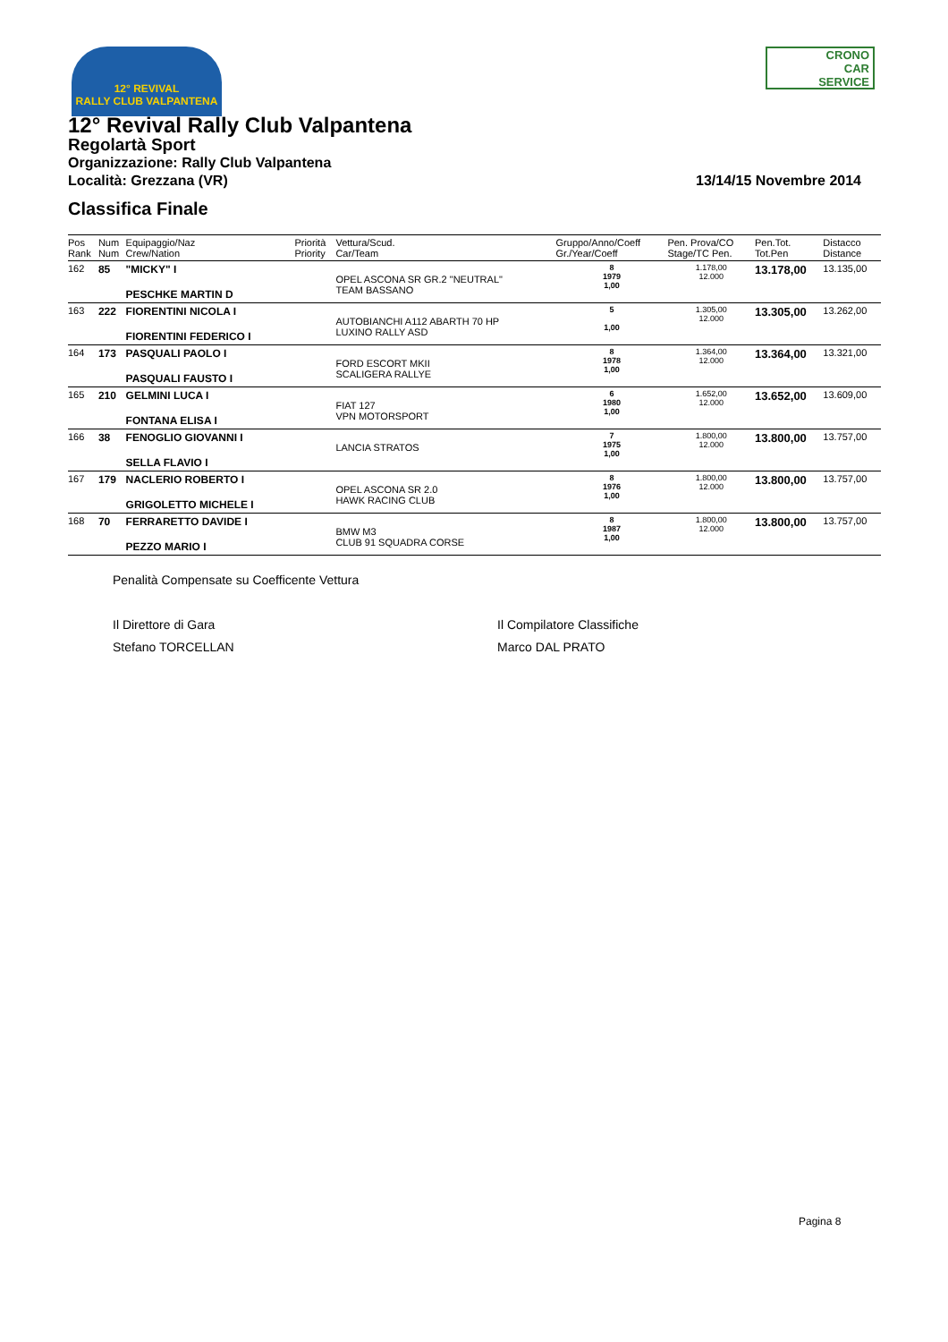12° REVIVAL
RALLY CLUB VALPANTENA
CRONO
CAR
SERVICE
12° Revival Rally Club Valpantena
Regolartà Sport
Organizzazione: Rally Club Valpantena
Località: Grezzana (VR)
Classifica Finale
13/14/15 Novembre 2014
| Pos Rank | Num Num | Equipaggio/Naz Crew/Nation | Priorità Priority | Vettura/Scud. Car/Team | Gruppo/Anno/Coeff Gr./Year/Coeff | Pen. Prova/CO Stage/TC Pen. | Pen.Tot. Tot.Pen | Distacco Distance |
| --- | --- | --- | --- | --- | --- | --- | --- | --- |
| 162 | 85 | "MICKY" I PESCHKE MARTIN D | | OPEL ASCONA SR GR.2 "NEUTRAL" TEAM BASSANO | 8 1979 1,00 | 1.178,00 12.000 | 13.178,00 | 13.135,00 |
| 163 | 222 | FIORENTINI NICOLA I FIORENTINI FEDERICO I | | AUTOBIANCHI A112 ABARTH 70 HP LUXINO RALLY ASD | 5 1,00 | 1.305,00 12.000 | 13.305,00 | 13.262,00 |
| 164 | 173 | PASQUALI PAOLO I PASQUALI FAUSTO I | | FORD ESCORT MKII SCALIGERA RALLYE | 8 1978 1,00 | 1.364,00 12.000 | 13.364,00 | 13.321,00 |
| 165 | 210 | GELMINI LUCA I FONTANA ELISA I | | FIAT 127 VPN MOTORSPORT | 6 1980 1,00 | 1.652,00 12.000 | 13.652,00 | 13.609,00 |
| 166 | 38 | FENOGLIO GIOVANNI I SELLA FLAVIO I | | LANCIA STRATOS | 7 1975 1,00 | 1.800,00 12.000 | 13.800,00 | 13.757,00 |
| 167 | 179 | NACLERIO ROBERTO I GRIGOLETTO MICHELE I | | OPEL ASCONA SR 2.0 HAWK RACING CLUB | 8 1976 1,00 | 1.800,00 12.000 | 13.800,00 | 13.757,00 |
| 168 | 70 | FERRARETTO DAVIDE I PEZZO MARIO I | | BMW M3 CLUB 91 SQUADRA CORSE | 8 1987 1,00 | 1.800,00 12.000 | 13.800,00 | 13.757,00 |
Penalità Compensate su Coefficente Vettura
Il Direttore di Gara
Stefano TORCELLAN
Il Compilatore Classifiche
Marco DAL PRATO
Pagina 8